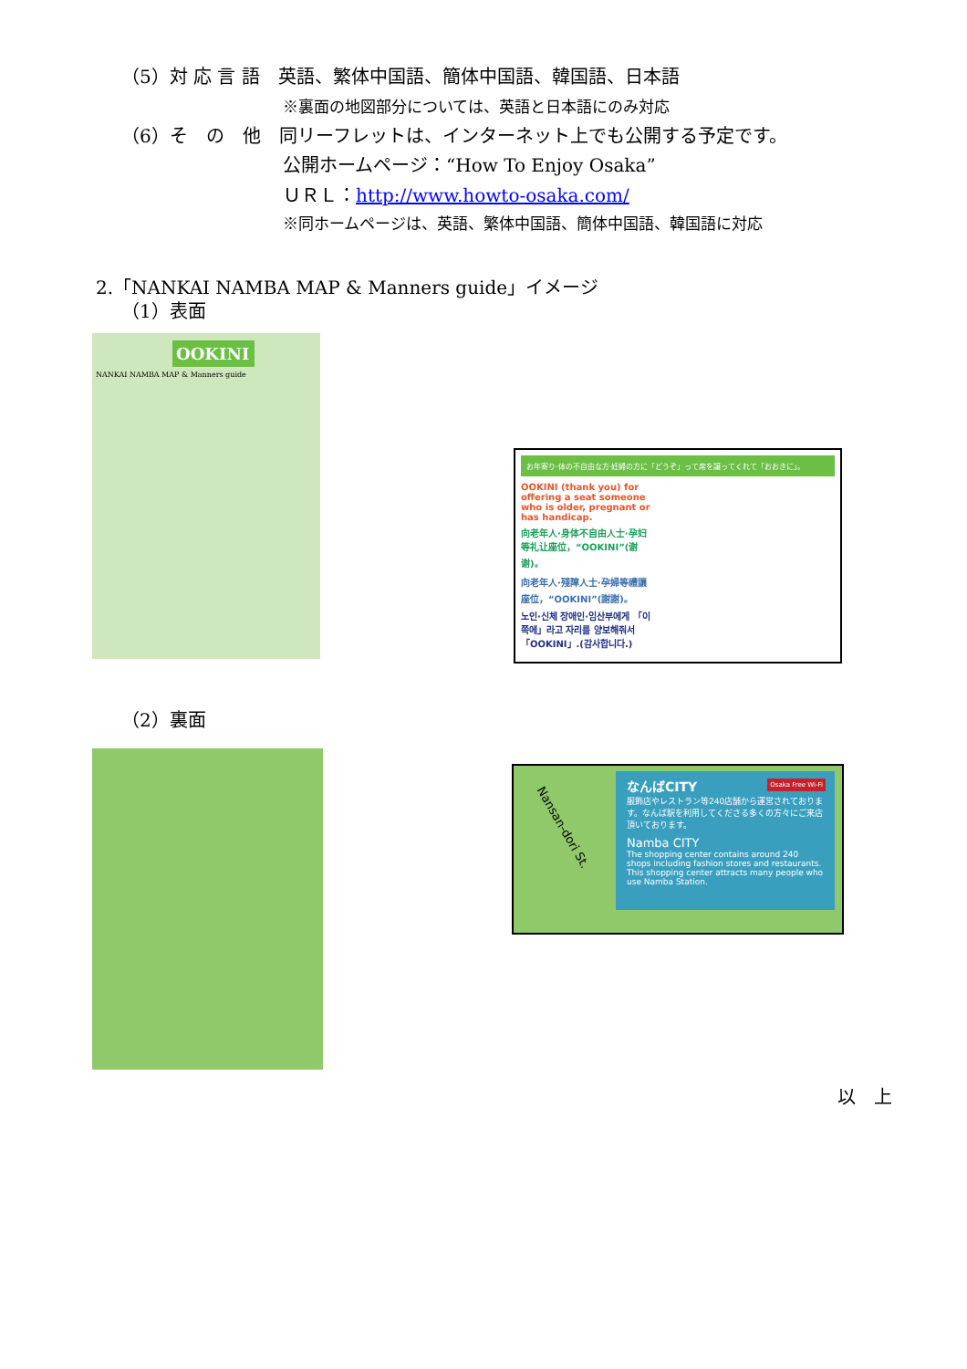（5）対 応 言 語　英語、繁体中国語、簡体中国語、韓国語、日本語
※裏面の地図部分については、英語と日本語にのみ対応
（6）そ　の　他　同リーフレットは、インターネット上でも公開する予定です。
公開ホームページ：“How To Enjoy Osaka”
ＵＲＬ：http://www.howto-osaka.com/
※同ホームページは、英語、繁体中国語、簡体中国語、韓国語に対応
2.「NANKAI NAMBA MAP & Manners guide」イメージ
（1）表面
OOKINI
NANKAI NAMBA MAP & Manners guide
お年寄り·体の不自由な方·妊婦の方に「どうぞ」って席を譲ってくれて「おおきに」。
OOKINI (thank you) for offering a seat someone who is older, pregnant or has handicap.
向老年人·身体不自由人士·孕妇等礼让座位，“OOKINI”(谢谢)。
向老年人·殘障人士·孕婦等禮讓座位，“OOKINI”(謝謝)。
노인·신체 장애인·임산부에게 「이쪽에」라고 자리를 양보해줘서「OOKINI」.(감사합니다.)
（2）裏面
Nansan-dori St.
なんばCITY
服飾店やレストラン等240店舗から運営されております。なんば駅を利用してくださる多くの方々にご来店頂いております。
Namba CITY
The shopping center contains around 240 shops including fashion stores and restaurants. This shopping center attracts many people who use Namba Station.
Osaka Free Wi-Fi
以　上